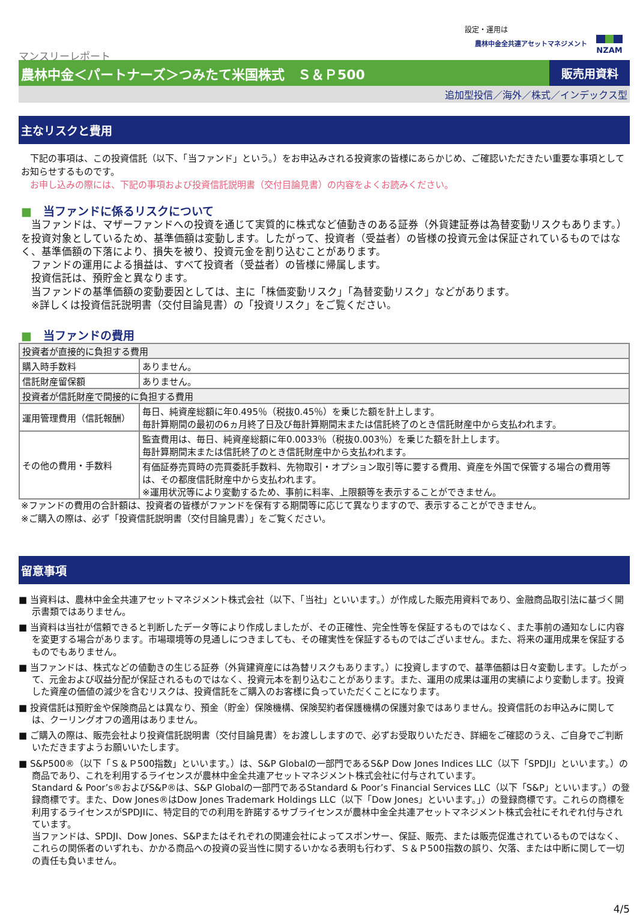設定・運用は
農林中金全共連アセットマネジメント NZAM
マンスリーレポート
農林中金＜パートナーズ＞つみたて米国株式　Ｓ＆Ｐ500
販売用資料
追加型投信／海外／株式／インデックス型
主なリスクと費用
　下記の事項は、この投資信託（以下、「当ファンド」という。）をお申込みされる投資家の皆様にあらかじめ、ご確認いただきたい重要な事項としてお知らせするものです。
　お申し込みの際には、下記の事項および投資信託説明書（交付目論見書）の内容をよくお読みください。
■　当ファンドに係るリスクについて
　当ファンドは、マザーファンドへの投資を通じて実質的に株式など値動きのある証券（外貨建証券は為替変動リスクもあります。）を投資対象としているため、基準価額は変動します。したがって、投資者（受益者）の皆様の投資元金は保証されているものではなく、基準価額の下落により、損失を被り、投資元金を割り込むことがあります。
　ファンドの運用による損益は、すべて投資者（受益者）の皆様に帰属します。
　投資信託は、預貯金と異なります。
　当ファンドの基準価額の変動要因としては、主に「株価変動リスク」「為替変動リスク」などがあります。
　※詳しくは投資信託説明書（交付目論見書）の「投資リスク」をご覧ください。
■　当ファンドの費用
| 投資者が直接的に負担する費用 | |
| 購入時手数料 | ありません。 |
| 信託財産留保額 | ありません。 |
| 投資者が信託財産で間接的に負担する費用 | |
| 運用管理費用（信託報酬） | 毎日、純資産総額に年0.495％（税抜0.45％）を乗じた額を計上します。 毎計算期間の最初の6ヵ月終了日及び毎計算期間末または信託終了のとき信託財産中から支払われます。 |
| その他の費用・手数料 | 監査費用は、毎日、純資産総額に年0.0033％（税抜0.003％）を乗じた額を計上します。 毎計算期間末または信託終了のとき信託財産中から支払われます。 |
| | 有価証券売買時の売買委託手数料、先物取引・オプション取引等に要する費用、資産を外国で保管する場合の費用等は、その都度信託財産中から支払われます。 ※運用状況等により変動するため、事前に料率、上限額等を表示することができません。 |
※ファンドの費用の合計額は、投資者の皆様がファンドを保有する期間等に応じて異なりますので、表示することができません。
※ご購入の際は、必ず「投資信託説明書（交付目論見書）」をご覧ください。
留意事項
■ 当資料は、農林中金全共連アセットマネジメント株式会社（以下、「当社」といいます。）が作成した販売用資料であり、金融商品取引法に基づく開示書類ではありません。
■ 当資料は当社が信頼できると判断したデータ等により作成しましたが、その正確性、完全性等を保証するものではなく、また事前の通知なしに内容を変更する場合があります。市場環境等の見通しにつきましても、その確実性を保証するものではございません。また、将来の運用成果を保証するものでもありません。
■ 当ファンドは、株式などの値動きの生じる証券（外貨建資産には為替リスクもあります。）に投資しますので、基準価額は日々変動します。したがって、元金および収益分配が保証されるものではなく、投資元本を割り込むことがあります。また、運用の成果は運用の実績により変動します。投資した資産の価値の減少を含むリスクは、投資信託をご購入のお客様に負っていただくことになります。
■ 投資信託は預貯金や保険商品とは異なり、預金（貯金）保険機構、保険契約者保護機構の保護対象ではありません。投資信託のお申込みに関しては、クーリングオフの適用はありません。
■ ご購入の際は、販売会社より投資信託説明書（交付目論見書）をお渡ししますので、必ずお受取りいただき、詳細をご確認のうえ、ご自身でご判断いただきますようお願いいたします。
■ S&P500®（以下「Ｓ＆Ｐ500指数」といいます。）は、S&P Globalの一部門であるS&P Dow Jones Indices LLC（以下「SPDJI」といいます。）の商品であり、これを利用するライセンスが農林中金全共連アセットマネジメント株式会社に付与されています。
Standard & Poor’s®およびS&P®は、S&P Globalの一部門であるStandard & Poor’s Financial Services LLC（以下「S&P」といいます。）の登録商標です。また、Dow Jones®はDow Jones Trademark Holdings LLC（以下「Dow Jones」といいます。」）の登録商標です。これらの商標を利用するライセンスがSPDJIに、特定目的での利用を許諾するサブライセンスが農林中金全共連アセットマネジメント株式会社にそれぞれ付与されています。
当ファンドは、SPDJI、Dow Jones、S&Pまたはそれぞれの関連会社によってスポンサー、保証、販売、または販売促進されているものではなく、これらの関係者のいずれも、かかる商品への投資の妥当性に関するいかなる表明も行わず、Ｓ＆Ｐ500指数の誤り、欠落、または中断に関して一切の責任も負いません。
4/5